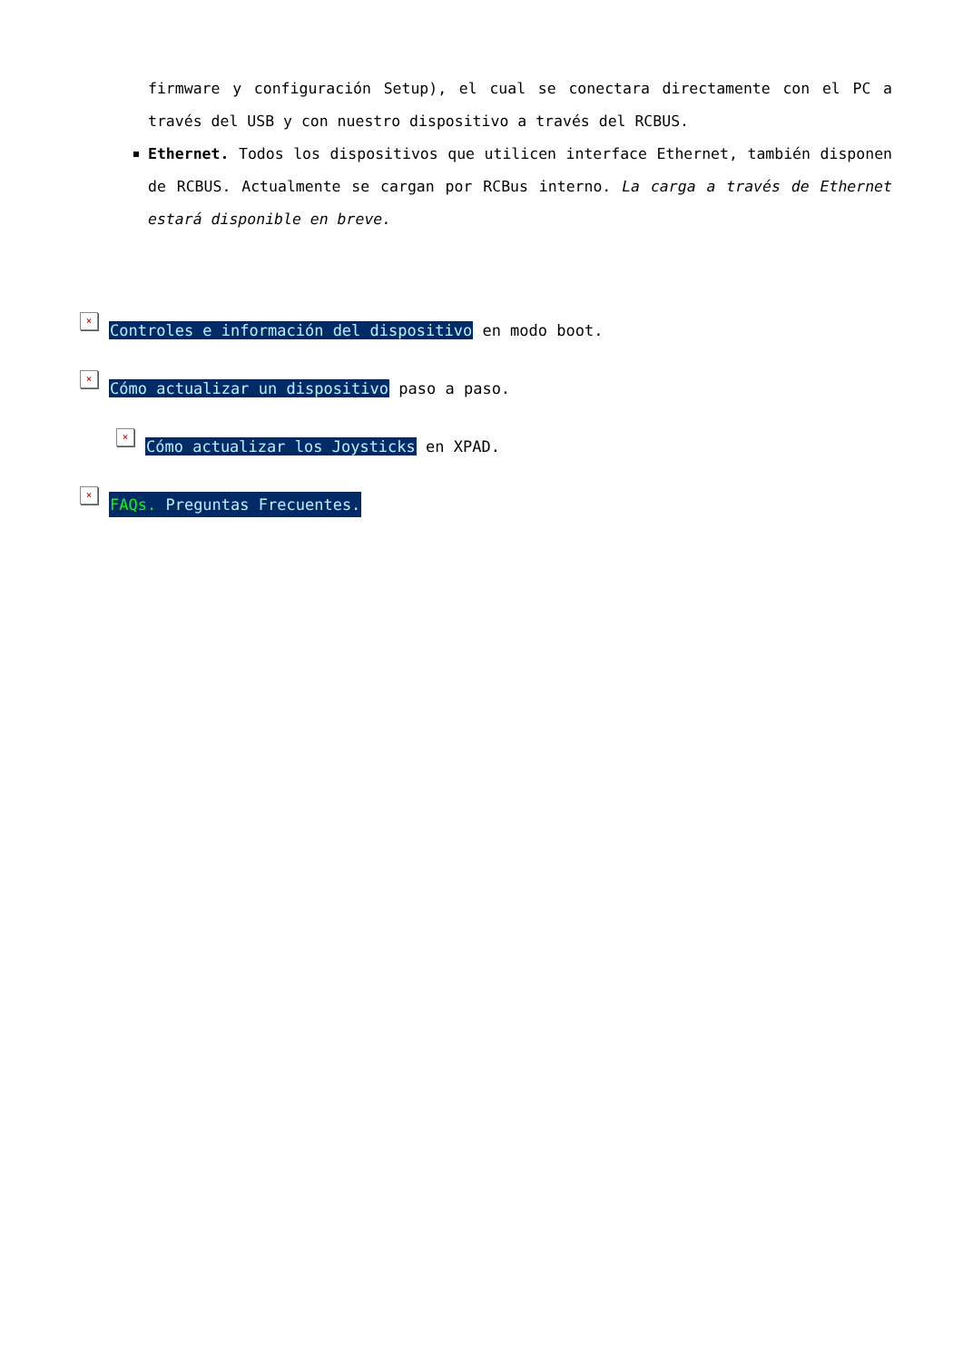firmware y configuración Setup), el cual se conectara directamente con el PC a través del USB y con nuestro dispositivo a través del RCBUS.
Ethernet. Todos los dispositivos que utilicen interface Ethernet, también disponen de RCBUS. Actualmente se cargan por RCBus interno. La carga a través de Ethernet estará disponible en breve.
× Controles e información del dispositivo en modo boot.
× Cómo actualizar un dispositivo paso a paso.
× Cómo actualizar los Joysticks en XPAD.
× FAQs. Preguntas Frecuentes.